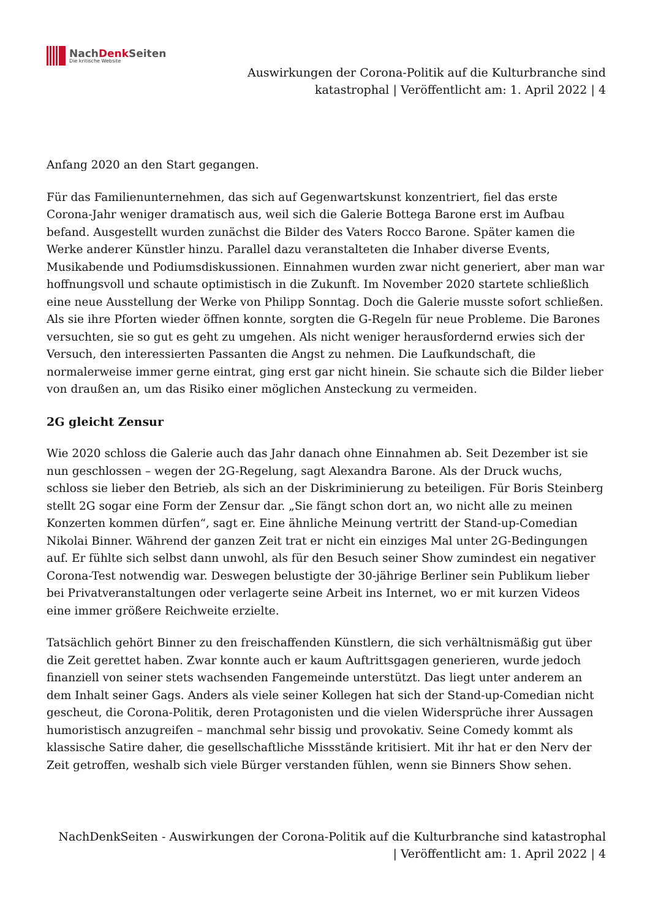NachDenk Seiten
Die kritische Website
Auswirkungen der Corona-Politik auf die Kulturbranche sind
katastrophal | Veröffentlicht am: 1. April 2022 | 4
Anfang 2020 an den Start gegangen.
Für das Familienunternehmen, das sich auf Gegenwartskunst konzentriert, fiel das erste Corona-Jahr weniger dramatisch aus, weil sich die Galerie Bottega Barone erst im Aufbau befand. Ausgestellt wurden zunächst die Bilder des Vaters Rocco Barone. Später kamen die Werke anderer Künstler hinzu. Parallel dazu veranstalteten die Inhaber diverse Events, Musikabende und Podiumsdiskussionen. Einnahmen wurden zwar nicht generiert, aber man war hoffnungsvoll und schaute optimistisch in die Zukunft. Im November 2020 startete schließlich eine neue Ausstellung der Werke von Philipp Sonntag. Doch die Galerie musste sofort schließen. Als sie ihre Pforten wieder öffnen konnte, sorgten die G-Regeln für neue Probleme. Die Barones versuchten, sie so gut es geht zu umgehen. Als nicht weniger herausfordernd erwies sich der Versuch, den interessierten Passanten die Angst zu nehmen. Die Laufkundschaft, die normalerweise immer gerne eintrat, ging erst gar nicht hinein. Sie schaute sich die Bilder lieber von draußen an, um das Risiko einer möglichen Ansteckung zu vermeiden.
2G gleicht Zensur
Wie 2020 schloss die Galerie auch das Jahr danach ohne Einnahmen ab. Seit Dezember ist sie nun geschlossen – wegen der 2G-Regelung, sagt Alexandra Barone. Als der Druck wuchs, schloss sie lieber den Betrieb, als sich an der Diskriminierung zu beteiligen. Für Boris Steinberg stellt 2G sogar eine Form der Zensur dar. „Sie fängt schon dort an, wo nicht alle zu meinen Konzerten kommen dürfen“, sagt er. Eine ähnliche Meinung vertritt der Stand-up-Comedian Nikolai Binner. Während der ganzen Zeit trat er nicht ein einziges Mal unter 2G-Bedingungen auf. Er fühlte sich selbst dann unwohl, als für den Besuch seiner Show zumindest ein negativer Corona-Test notwendig war. Deswegen belustigte der 30-jährige Berliner sein Publikum lieber bei Privatveranstaltungen oder verlagerte seine Arbeit ins Internet, wo er mit kurzen Videos eine immer größere Reichweite erzielte.
Tatsächlich gehört Binner zu den freischaffenden Künstlern, die sich verhältnismäßig gut über die Zeit gerettet haben. Zwar konnte auch er kaum Auftrittsgagen generieren, wurde jedoch finanziell von seiner stets wachsenden Fangemeinde unterstützt. Das liegt unter anderem an dem Inhalt seiner Gags. Anders als viele seiner Kollegen hat sich der Stand-up-Comedian nicht gescheut, die Corona-Politik, deren Protagonisten und die vielen Widersprüche ihrer Aussagen humoristisch anzugreifen – manchmal sehr bissig und provokativ. Seine Comedy kommt als klassische Satire daher, die gesellschaftliche Missstände kritisiert. Mit ihr hat er den Nerv der Zeit getroffen, weshalb sich viele Bürger verstanden fühlen, wenn sie Binners Show sehen.
NachDenkSeiten - Auswirkungen der Corona-Politik auf die Kulturbranche sind katastrophal
| Veröffentlicht am: 1. April 2022 | 4